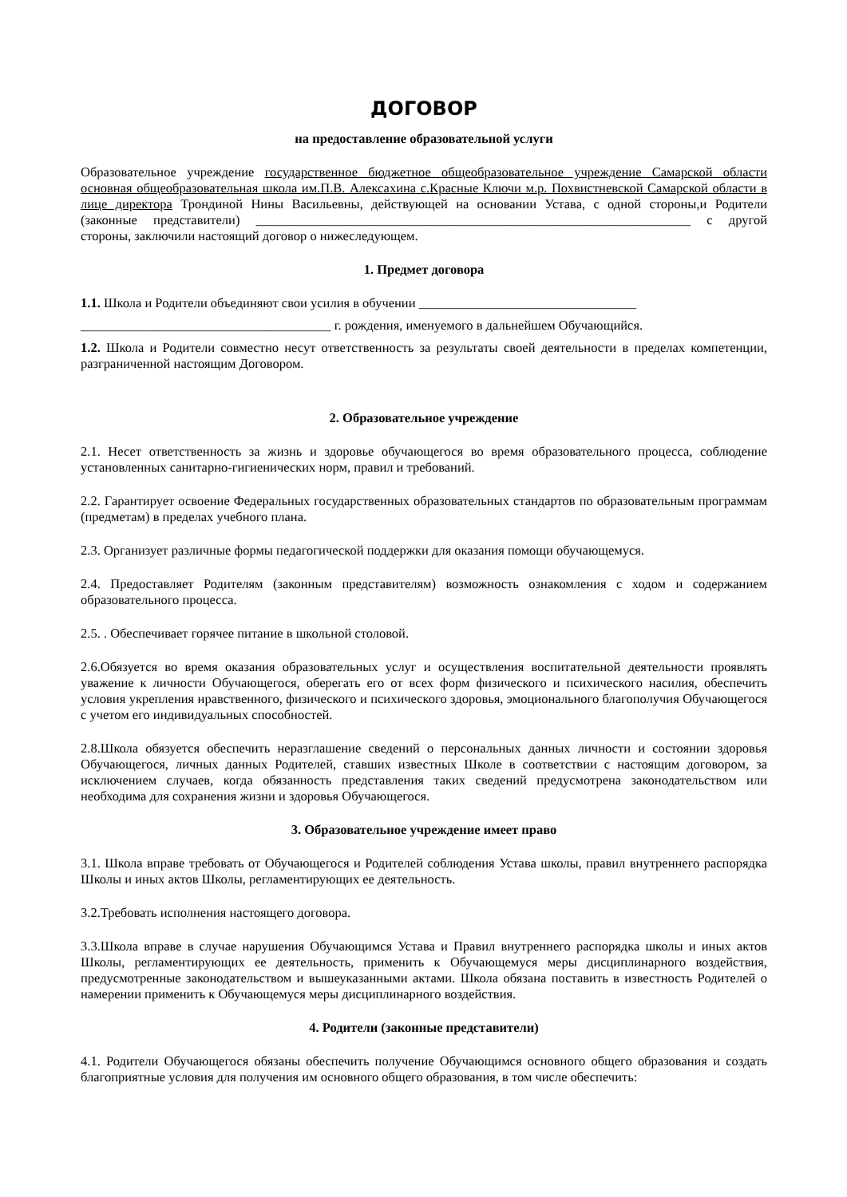ДОГОВОР
на предоставление образовательной услуги
Образовательное учреждение государственное бюджетное общеобразовательное учреждение Самарской области основная общеобразовательная школа им.П.В. Алексахина с.Красные Ключи м.р. Похвистневской Самарской области в лице директора Трондиной Нины Васильевны, действующей на основании Устава, с одной стороны,и Родители (законные представители) __________________________________________________________________ с другой стороны, заключили настоящий договор о нижеследующем.
1. Предмет договора
1.1. Школа и Родители объединяют свои усилия в обучении _________________________________
______________________________________ г. рождения, именуемого в дальнейшем Обучающийся.
1.2. Школа и Родители совместно несут ответственность за результаты своей деятельности в пределах компетенции, разграниченной настоящим Договором.
2. Образовательное учреждение
2.1. Несет ответственность за жизнь и здоровье обучающегося во время образовательного процесса, соблюдение установленных санитарно-гигиенических норм, правил и требований.
2.2. Гарантирует освоение Федеральных государственных образовательных стандартов по образовательным программам (предметам) в пределах учебного плана.
2.3. Организует различные формы педагогической поддержки для оказания помощи обучающемуся.
2.4. Предоставляет Родителям (законным представителям) возможность ознакомления с ходом и содержанием образовательного процесса.
2.5. . Обеспечивает горячее питание в школьной столовой.
2.6.Обязуется во время оказания образовательных услуг и осуществления воспитательной деятельности проявлять уважение к личности Обучающегося, оберегать его от всех форм физического и психического насилия, обеспечить условия укрепления нравственного, физического и психического здоровья, эмоционального благополучия Обучающегося с учетом его индивидуальных способностей.
2.8.Школа обязуется обеспечить неразглашение сведений о персональных данных личности и состоянии здоровья Обучающегося, личных данных Родителей, ставших известных Школе в соответствии с настоящим договором, за исключением случаев, когда обязанность представления таких сведений предусмотрена законодательством или необходима для сохранения жизни и здоровья Обучающегося.
3. Образовательное учреждение имеет право
3.1. Школа вправе требовать от Обучающегося и Родителей соблюдения Устава школы, правил внутреннего распорядка Школы и иных актов Школы, регламентирующих ее деятельность.
3.2.Требовать исполнения настоящего договора.
3.3.Школа вправе в случае нарушения Обучающимся Устава и Правил внутреннего распорядка школы и иных актов Школы, регламентирующих ее деятельность, применить к Обучающемуся меры дисциплинарного воздействия, предусмотренные законодательством и вышеуказанными актами. Школа обязана поставить в известность Родителей о намерении применить к Обучающемуся меры дисциплинарного воздействия.
4. Родители (законные представители)
4.1. Родители Обучающегося обязаны обеспечить получение Обучающимся основного общего образования и создать благоприятные условия для получения им основного общего образования, в том числе обеспечить: